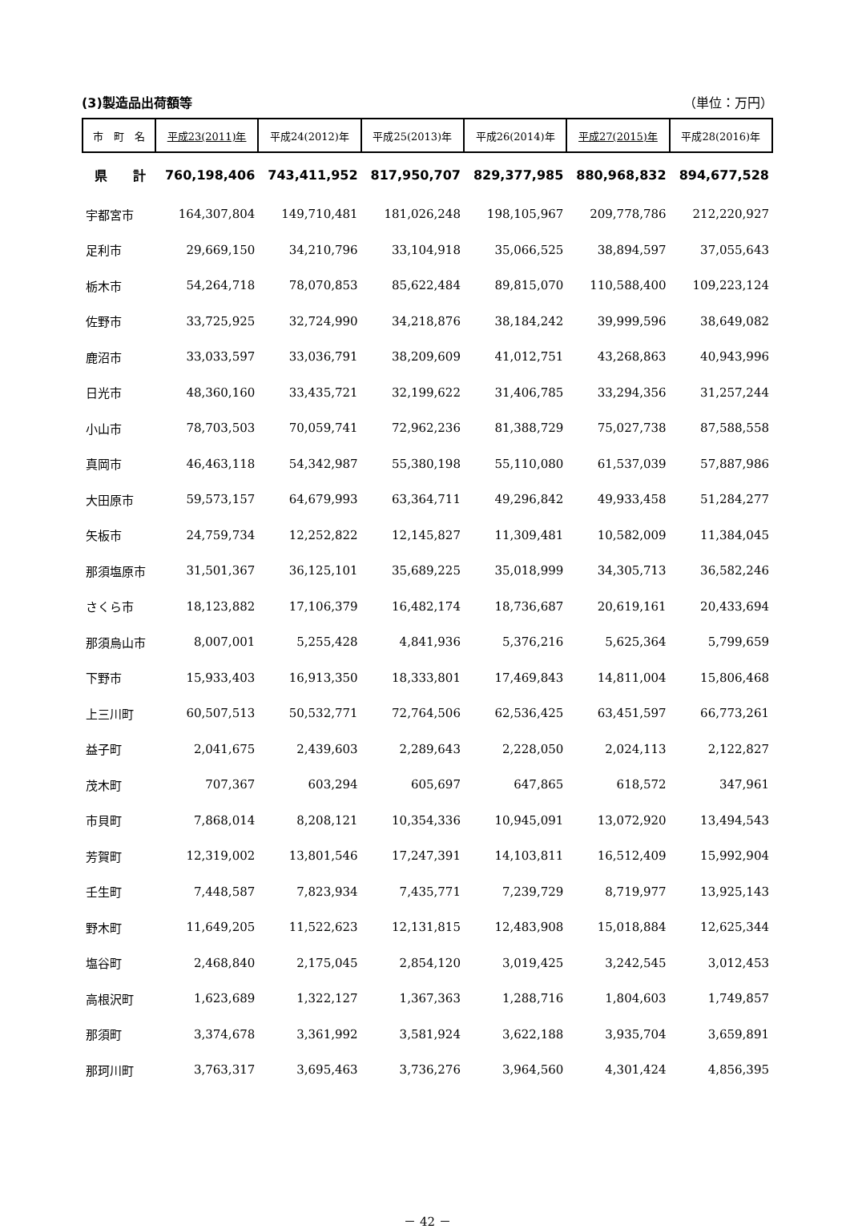(3)製造品出荷額等 （単位：万円）
| 市 町 名 | 平成23(2011)年 | 平成24(2012)年 | 平成25(2013)年 | 平成26(2014)年 | 平成27(2015)年 | 平成28(2016)年 |
| --- | --- | --- | --- | --- | --- | --- |
| 県 計 | 760,198,406 | 743,411,952 | 817,950,707 | 829,377,985 | 880,968,832 | 894,677,528 |
| 宇都宮市 | 164,307,804 | 149,710,481 | 181,026,248 | 198,105,967 | 209,778,786 | 212,220,927 |
| 足利市 | 29,669,150 | 34,210,796 | 33,104,918 | 35,066,525 | 38,894,597 | 37,055,643 |
| 栃木市 | 54,264,718 | 78,070,853 | 85,622,484 | 89,815,070 | 110,588,400 | 109,223,124 |
| 佐野市 | 33,725,925 | 32,724,990 | 34,218,876 | 38,184,242 | 39,999,596 | 38,649,082 |
| 鹿沼市 | 33,033,597 | 33,036,791 | 38,209,609 | 41,012,751 | 43,268,863 | 40,943,996 |
| 日光市 | 48,360,160 | 33,435,721 | 32,199,622 | 31,406,785 | 33,294,356 | 31,257,244 |
| 小山市 | 78,703,503 | 70,059,741 | 72,962,236 | 81,388,729 | 75,027,738 | 87,588,558 |
| 真岡市 | 46,463,118 | 54,342,987 | 55,380,198 | 55,110,080 | 61,537,039 | 57,887,986 |
| 大田原市 | 59,573,157 | 64,679,993 | 63,364,711 | 49,296,842 | 49,933,458 | 51,284,277 |
| 矢板市 | 24,759,734 | 12,252,822 | 12,145,827 | 11,309,481 | 10,582,009 | 11,384,045 |
| 那須塩原市 | 31,501,367 | 36,125,101 | 35,689,225 | 35,018,999 | 34,305,713 | 36,582,246 |
| さくら市 | 18,123,882 | 17,106,379 | 16,482,174 | 18,736,687 | 20,619,161 | 20,433,694 |
| 那須烏山市 | 8,007,001 | 5,255,428 | 4,841,936 | 5,376,216 | 5,625,364 | 5,799,659 |
| 下野市 | 15,933,403 | 16,913,350 | 18,333,801 | 17,469,843 | 14,811,004 | 15,806,468 |
| 上三川町 | 60,507,513 | 50,532,771 | 72,764,506 | 62,536,425 | 63,451,597 | 66,773,261 |
| 益子町 | 2,041,675 | 2,439,603 | 2,289,643 | 2,228,050 | 2,024,113 | 2,122,827 |
| 茂木町 | 707,367 | 603,294 | 605,697 | 647,865 | 618,572 | 347,961 |
| 市貝町 | 7,868,014 | 8,208,121 | 10,354,336 | 10,945,091 | 13,072,920 | 13,494,543 |
| 芳賀町 | 12,319,002 | 13,801,546 | 17,247,391 | 14,103,811 | 16,512,409 | 15,992,904 |
| 壬生町 | 7,448,587 | 7,823,934 | 7,435,771 | 7,239,729 | 8,719,977 | 13,925,143 |
| 野木町 | 11,649,205 | 11,522,623 | 12,131,815 | 12,483,908 | 15,018,884 | 12,625,344 |
| 塩谷町 | 2,468,840 | 2,175,045 | 2,854,120 | 3,019,425 | 3,242,545 | 3,012,453 |
| 高根沢町 | 1,623,689 | 1,322,127 | 1,367,363 | 1,288,716 | 1,804,603 | 1,749,857 |
| 那須町 | 3,374,678 | 3,361,992 | 3,581,924 | 3,622,188 | 3,935,704 | 3,659,891 |
| 那珂川町 | 3,763,317 | 3,695,463 | 3,736,276 | 3,964,560 | 4,301,424 | 4,856,395 |
－ 42 －